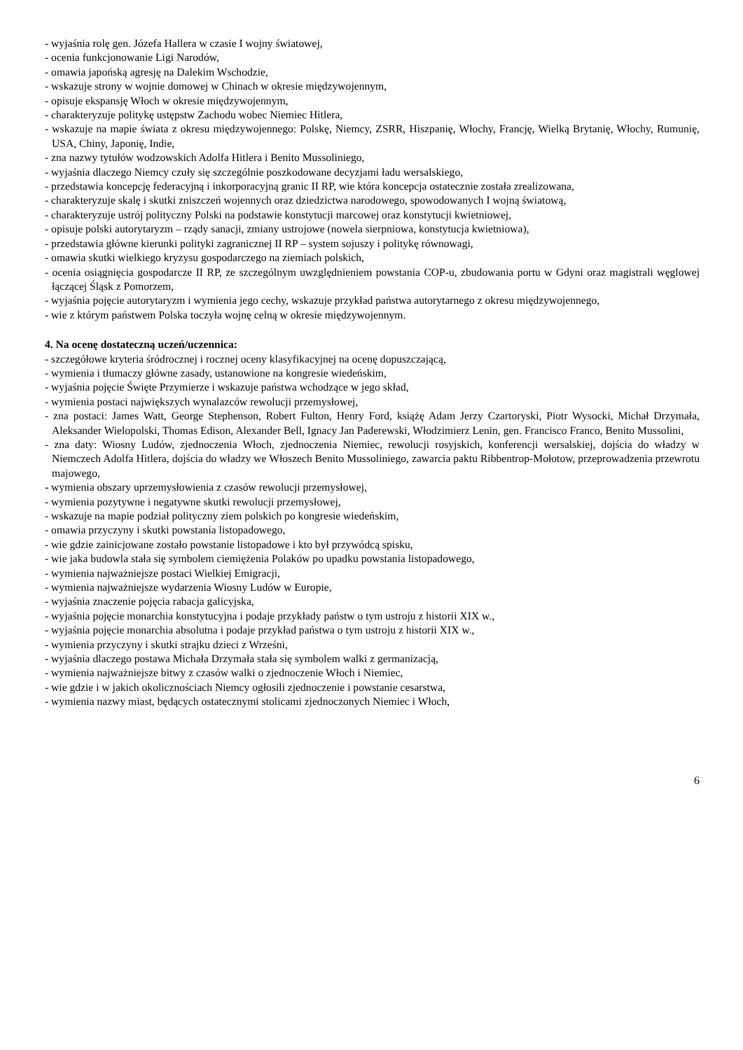- wyjaśnia rolę gen. Józefa Hallera w czasie I wojny światowej,
- ocenia funkcjonowanie Ligi Narodów,
- omawia japońską agresję na Dalekim Wschodzie,
- wskazuje strony w wojnie domowej w Chinach w okresie międzywojennym,
- opisuje ekspansję Włoch w okresie międzywojennym,
- charakteryzuje politykę ustępstw Zachodu wobec Niemiec Hitlera,
- wskazuje na mapie świata z okresu międzywojennego: Polskę, Niemcy, ZSRR, Hiszpanię, Włochy, Francję, Wielką Brytanię, Włochy, Rumunię, USA, Chiny, Japonię, Indie,
- zna nazwy tytułów wodzowskich Adolfa Hitlera i Benito Mussoliniego,
- wyjaśnia dlaczego Niemcy czuły się szczególnie poszkodowane decyzjami ładu wersalskiego,
- przedstawia koncepcję federacyjną i inkorporacyjną granic II RP, wie która koncepcja ostatecznie została zrealizowana,
- charakteryzuje skalę i skutki zniszczeń wojennych oraz dziedzictwa narodowego, spowodowanych I wojną światową,
- charakteryzuje ustrój polityczny Polski na podstawie konstytucji marcowej oraz konstytucji kwietniowej,
- opisuje polski autorytaryzm – rządy sanacji, zmiany ustrojowe (nowela sierpniowa, konstytucja kwietniowa),
- przedstawia główne kierunki polityki zagranicznej II RP – system sojuszy i politykę równowagi,
- omawia skutki wielkiego kryzysu gospodarczego na ziemiach polskich,
- ocenia osiągnięcia gospodarcze II RP, ze szczególnym uwzględnieniem powstania COP-u, zbudowania portu w Gdyni oraz magistrali węglowej łączącej Śląsk z Pomorzem,
- wyjaśnia pojęcie autorytaryzm i wymienia jego cechy, wskazuje przykład państwa autorytarnego z okresu międzywojennego,
- wie z którym państwem Polska toczyła wojnę celną w okresie międzywojennym.
4. Na ocenę dostateczną uczeń/uczennica:
- szczegółowe kryteria śródrocznej i rocznej oceny klasyfikacyjnej na ocenę dopuszczającą,
- wymienia i tłumaczy główne zasady, ustanowione na kongresie wiedeńskim,
- wyjaśnia pojęcie Święte Przymierze i wskazuje państwa wchodzące w jego skład,
- wymienia postaci największych wynalazców rewolucji przemysłowej,
- zna postaci: James Watt, George Stephenson, Robert Fulton, Henry Ford, książę Adam Jerzy Czartoryski, Piotr Wysocki, Michał Drzymała, Aleksander Wielopolski, Thomas Edison, Alexander Bell, Ignacy Jan Paderewski, Włodzimierz Lenin, gen. Francisco Franco, Benito Mussolini,
- zna daty: Wiosny Ludów, zjednoczenia Włoch, zjednoczenia Niemiec, rewolucji rosyjskich, konferencji wersalskiej, dojścia do władzy w Niemczech Adolfa Hitlera, dojścia do władzy we Włoszech Benito Mussoliniego, zawarcia paktu Ribbentrop-Mołotow, przeprowadzenia przewrotu majowego,
- wymienia obszary uprzemysłowienia z czasów rewolucji przemysłowej,
- wymienia pozytywne i negatywne skutki rewolucji przemysłowej,
- wskazuje na mapie podział polityczny ziem polskich po kongresie wiedeńskim,
- omawia przyczyny i skutki powstania listopadowego,
- wie gdzie zainicjowane zostało powstanie listopadowe i kto był przywódcą spisku,
- wie jaka budowla stała się symbolem ciemiężenia Polaków po upadku powstania listopadowego,
- wymienia najważniejsze postaci Wielkiej Emigracji,
- wymienia najważniejsze wydarzenia Wiosny Ludów w Europie,
- wyjaśnia znaczenie pojęcia rabacja galicyjska,
- wyjaśnia pojęcie monarchia konstytucyjna i podaje przykłady państw o tym ustroju z historii XIX w.,
- wyjaśnia pojęcie monarchia absolutna i podaje przykład państwa o tym ustroju z historii XIX w.,
- wymienia przyczyny i skutki strajku dzieci z Wrześni,
- wyjaśnia dlaczego postawa Michała Drzymała stała się symbolem walki z germanizacją,
- wymienia najważniejsze bitwy z czasów walki o zjednoczenie Włoch i Niemiec,
- wie gdzie i w jakich okolicznościach Niemcy ogłosili zjednoczenie i powstanie cesarstwa,
- wymienia nazwy miast, będących ostatecznymi stolicami zjednoczonych Niemiec i Włoch,
6